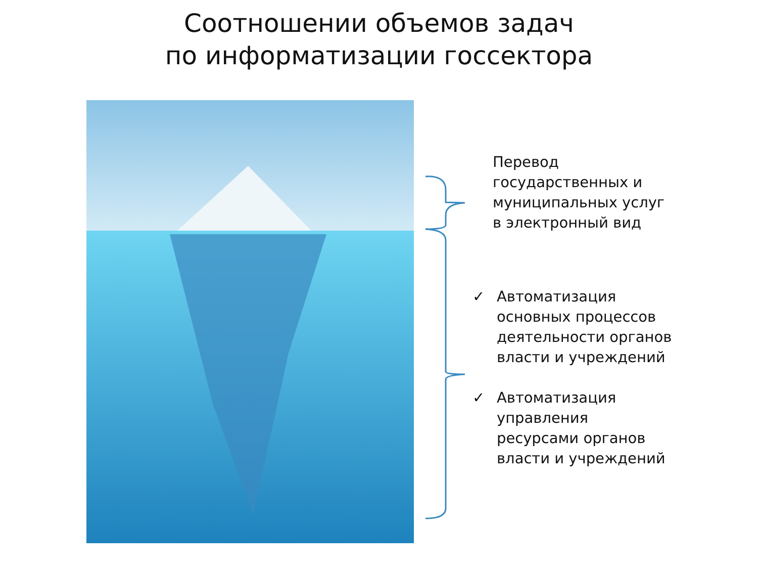Соотношении объемов задач
по информатизации госсектора
Перевод
государственных и
муниципальных услуг
в электронный вид
✓ Автоматизация
основных процессов
деятельности органов
власти и учреждений
✓ Автоматизация
управления
ресурсами органов
власти и учреждений